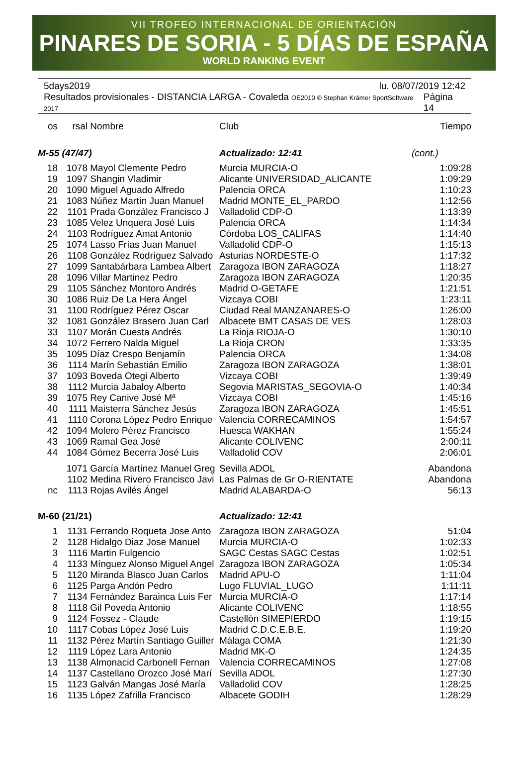VII TROFEO INTERNACIONAL DE ORIENTACIÓN
PINARES DE SORIA - 5 DÍAS DE ESPAÑA
WORLD RANKING EVENT
5days2019 lu. 08/07/2019 12:42
Resultados provisionales - DISTANCIA LARGA - Covaleda OE2010 © Stephan Krämer SportSoftware 2017 Página 14
| os | rsal | Nombre | Club | Tiempo |
| --- | --- | --- | --- | --- |
| M-55 (47/47) | | | Actualizado: 12:41 | (cont.) |
| 18 | 1078 | Mayol Clemente Pedro | Murcia MURCIA-O | 1:09:28 |
| 19 | 1097 | Shangin Vladimir | Alicante UNIVERSIDAD_ALICANTE | 1:09:29 |
| 20 | 1090 | Miguel Aguado Alfredo | Palencia ORCA | 1:10:23 |
| 21 | 1083 | Núñez Martín Juan Manuel | Madrid MONTE_EL_PARDO | 1:12:56 |
| 22 | 1101 | Prada González Francisco J | Valladolid CDP-O | 1:13:39 |
| 23 | 1085 | Velez Unquera José Luis | Palencia ORCA | 1:14:34 |
| 24 | 1103 | Rodríguez Amat Antonio | Córdoba LOS_CALIFAS | 1:14:40 |
| 25 | 1074 | Lasso Frías Juan Manuel | Valladolid CDP-O | 1:15:13 |
| 26 | 1108 | González Rodríguez Salvado | Asturias NORDESTE-O | 1:17:32 |
| 27 | 1099 | Santabárbara Lambea Albert | Zaragoza IBON ZARAGOZA | 1:18:27 |
| 28 | 1096 | Villar Martinez Pedro | Zaragoza IBON ZARAGOZA | 1:20:35 |
| 29 | 1105 | Sánchez Montoro Andrés | Madrid O-GETAFE | 1:21:51 |
| 30 | 1086 | Ruiz De La Hera Ángel | Vizcaya COBI | 1:23:11 |
| 31 | 1100 | Rodríguez Pérez Oscar | Ciudad Real MANZANARES-O | 1:26:00 |
| 32 | 1081 | González Brasero Juan Carl | Albacete BMT CASAS DE VES | 1:28:03 |
| 33 | 1107 | Morán Cuesta Andrés | La Rioja RIOJA-O | 1:30:10 |
| 34 | 1072 | Ferrero Nalda Miguel | La Rioja CRON | 1:33:35 |
| 35 | 1095 | Díaz Crespo Benjamín | Palencia ORCA | 1:34:08 |
| 36 | 1114 | Marín Sebastián Emilio | Zaragoza IBON ZARAGOZA | 1:38:01 |
| 37 | 1093 | Boveda Otegi Alberto | Vizcaya COBI | 1:39:49 |
| 38 | 1112 | Murcia Jabaloy Alberto | Segovia MARISTAS_SEGOVIA-O | 1:40:34 |
| 39 | 1075 | Rey Canive José Mª | Vizcaya COBI | 1:45:16 |
| 40 | 1111 | Maisterra Sánchez Jesús | Zaragoza IBON ZARAGOZA | 1:45:51 |
| 41 | 1110 | Corona López Pedro Enrique | Valencia CORRECAMINOS | 1:54:57 |
| 42 | 1094 | Molero Pérez Francisco | Huesca WAKHAN | 1:55:24 |
| 43 | 1069 | Ramal Gea José | Alicante COLIVENC | 2:00:11 |
| 44 | 1084 | Gómez Becerra José Luis | Valladolid COV | 2:06:01 |
| | 1071 | García Martínez Manuel Greg | Sevilla ADOL | Abandona |
| | 1102 | Medina Rivero Francisco Javi | Las Palmas de Gr O-RIENTATE | Abandona |
| nc | 1113 | Rojas Avilés Ángel | Madrid ALABARDA-O | 56:13 |
| M-60 (21/21) | | | Actualizado: 12:41 | |
| 1 | 1131 | Ferrando Roqueta Jose Anto | Zaragoza IBON ZARAGOZA | 51:04 |
| 2 | 1128 | Hidalgo Diaz Jose Manuel | Murcia MURCIA-O | 1:02:33 |
| 3 | 1116 | Martin Fulgencio | SAGC Cestas SAGC Cestas | 1:02:51 |
| 4 | 1133 | Mínguez Alonso Miguel Angel | Zaragoza IBON ZARAGOZA | 1:05:34 |
| 5 | 1120 | Miranda Blasco Juan Carlos | Madrid APU-O | 1:11:04 |
| 6 | 1125 | Parga Andón Pedro | Lugo FLUVIAL_LUGO | 1:11:11 |
| 7 | 1134 | Fernández Barainca Luis Fer | Murcia MURCIA-O | 1:17:14 |
| 8 | 1118 | Gil Poveda Antonio | Alicante COLIVENC | 1:18:55 |
| 9 | 1124 | Fossez - Claude | Castellón SIMEPIERDO | 1:19:15 |
| 10 | 1117 | Cobas López José Luis | Madrid C.D.C.E.B.E. | 1:19:20 |
| 11 | 1132 | Pérez Martín Santiago Guiller | Málaga COMA | 1:21:30 |
| 12 | 1119 | López Lara Antonio | Madrid MK-O | 1:24:35 |
| 13 | 1138 | Almonacid Carbonell Fernan | Valencia CORRECAMINOS | 1:27:08 |
| 14 | 1137 | Castellano Orozco José Marí | Sevilla ADOL | 1:27:30 |
| 15 | 1123 | Galván Mangas José María | Valladolid COV | 1:28:25 |
| 16 | 1135 | López Zafrilla Francisco | Albacete GODIH | 1:28:29 |